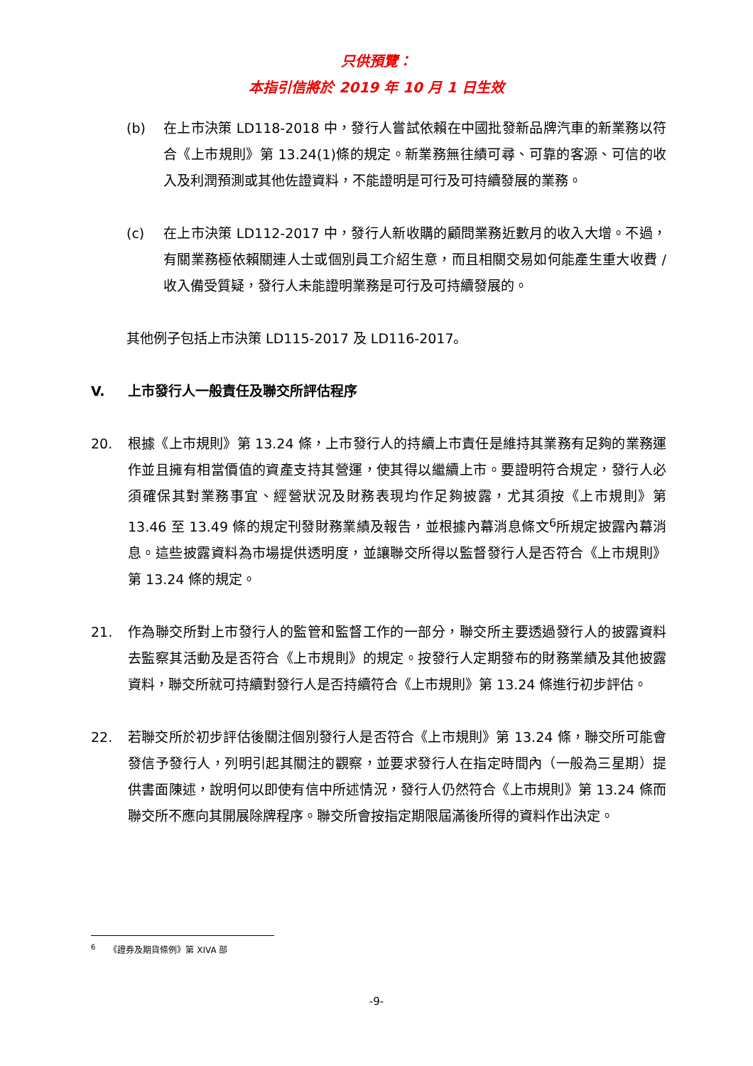只供預覽：
本指引信將於 2019 年 10 月 1 日生效
(b) 在上市決策 LD118-2018 中，發行人嘗試依賴在中國批發新品牌汽車的新業務以符合《上市規則》第 13.24(1)條的規定。新業務無往績可尋、可靠的客源、可信的收入及利潤預測或其他佐證資料，不能證明是可行及可持續發展的業務。
(c) 在上市決策 LD112-2017 中，發行人新收購的顧問業務近數月的收入大增。不過，有關業務極依賴關連人士或個別員工介紹生意，而且相關交易如何能產生重大收費 / 收入備受質疑，發行人未能證明業務是可行及可持續發展的。
其他例子包括上市決策 LD115-2017 及 LD116-2017。
V. 上市發行人一般責任及聯交所評估程序
20. 根據《上市規則》第 13.24 條，上市發行人的持續上市責任是維持其業務有足夠的業務運作並且擁有相當價值的資產支持其營運，使其得以繼續上市。要證明符合規定，發行人必須確保其對業務事宜、經營狀況及財務表現均作足夠披露，尤其須按《上市規則》第 13.46 至 13.49 條的規定刊發財務業績及報告，並根據內幕消息條文<sup>6</sup>所規定披露內幕消息。這些披露資料為市場提供透明度，並讓聯交所得以監督發行人是否符合《上市規則》第 13.24 條的規定。
21. 作為聯交所對上市發行人的監管和監督工作的一部分，聯交所主要透過發行人的披露資料去監察其活動及是否符合《上市規則》的規定。按發行人定期發布的財務業績及其他披露資料，聯交所就可持續對發行人是否持續符合《上市規則》第 13.24 條進行初步評估。
22. 若聯交所於初步評估後關注個別發行人是否符合《上市規則》第 13.24 條，聯交所可能會發信予發行人，列明引起其關注的觀察，並要求發行人在指定時間內（一般為三星期）提供書面陳述，說明何以即使有信中所述情況，發行人仍然符合《上市規則》第 13.24 條而聯交所不應向其開展除牌程序。聯交所會按指定期限屆滿後所得的資料作出決定。
<sup>6</sup> 《證券及期貨條例》第 XIVA 部
-9-